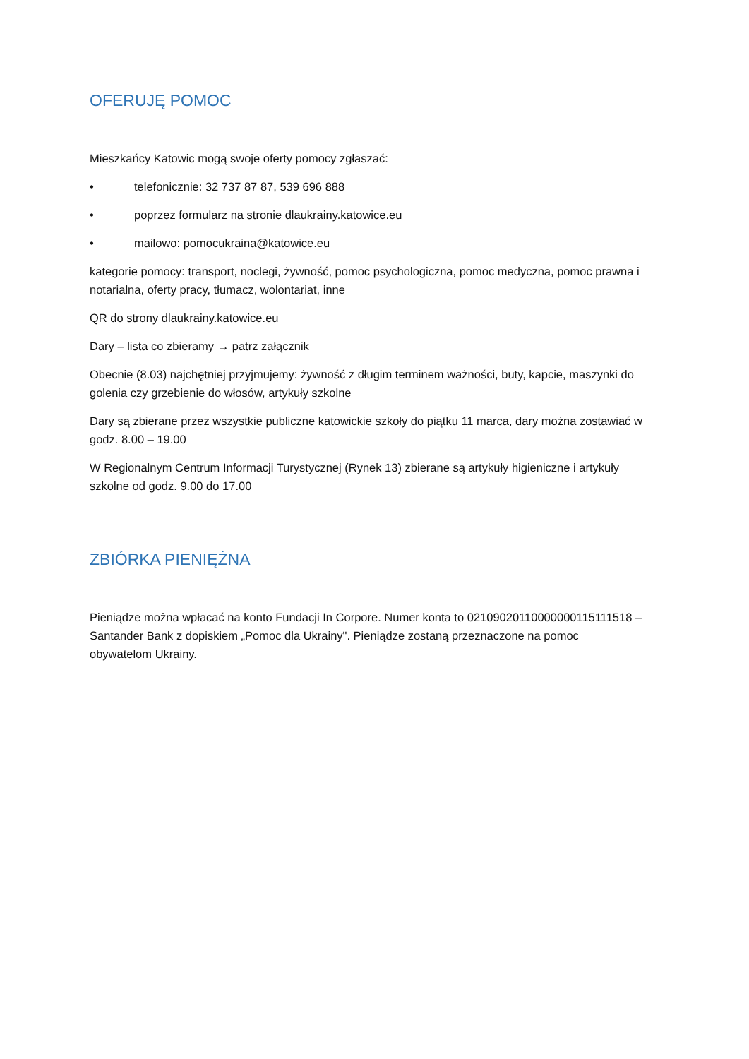OFERUJĘ POMOC
Mieszkańcy Katowic mogą swoje oferty pomocy zgłaszać:
• telefonicznie: 32 737 87 87, 539 696 888
• poprzez formularz na stronie dlaukrainy.katowice.eu
• mailowo: pomocukraina@katowice.eu
kategorie pomocy: transport, noclegi, żywność, pomoc psychologiczna, pomoc medyczna, pomoc prawna i notarialna, oferty pracy, tłumacz, wolontariat, inne
QR do strony dlaukrainy.katowice.eu
Dary – lista co zbieramy → patrz załącznik
Obecnie (8.03) najchętniej przyjmujemy: żywność z długim terminem ważności, buty, kapcie, maszynki do golenia czy grzebienie do włosów, artykuły szkolne
Dary są zbierane przez wszystkie publiczne katowickie szkoły do piątku 11 marca, dary można zostawiać w godz. 8.00 – 19.00
W Regionalnym Centrum Informacji Turystycznej (Rynek 13) zbierane są artykuły higieniczne i artykuły szkolne od godz. 9.00 do 17.00
ZBIÓRKA PIENIĘŻNA
Pieniądze można wpłacać na konto Fundacji In Corpore. Numer konta to 02109020110000000115111518 – Santander Bank z dopiskiem „Pomoc dla Ukrainy". Pieniądze zostaną przeznaczone na pomoc obywatelom Ukrainy.